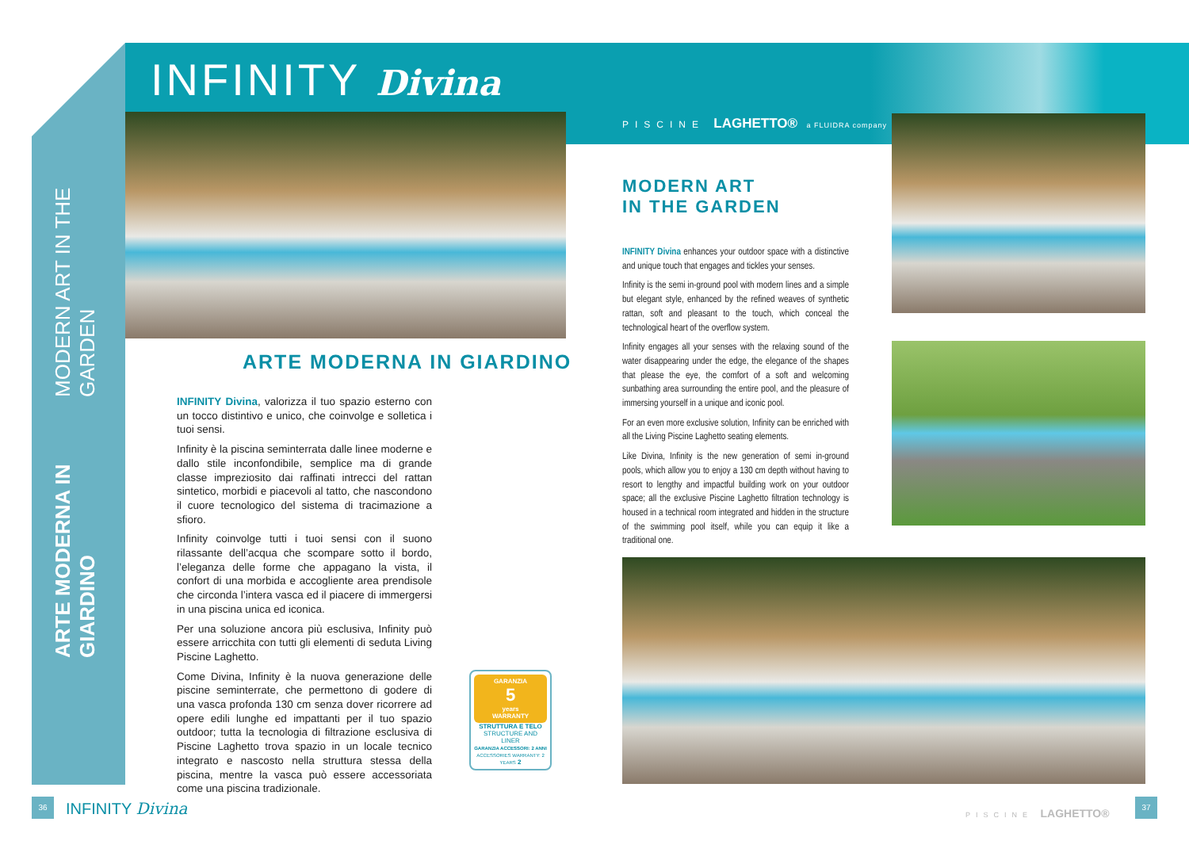ARTE MODERNA IN GIARDINO MODERN ART IN THE GARDEN
INFINITY Divina
PISCINE LAGHETTO® a FLUIDRA company
MODERN ART
IN THE GARDEN
ARTE MODERNA IN GIARDINO
INFINITY Divina, valorizza il tuo spazio esterno con un tocco distintivo e unico, che coinvolge e solletica i tuoi sensi.
Infinity è la piscina seminterrata dalle linee moderne e dallo stile inconfondibile, semplice ma di grande classe impreziosito dai raffinati intrecci del rattan sintetico, morbidi e piacevoli al tatto, che nascondono il cuore tecnologico del sistema di tracimazione a sfioro.
Infinity coinvolge tutti i tuoi sensi con il suono rilassante dell’acqua che scompare sotto il bordo, l’eleganza delle forme che appagano la vista, il confort di una morbida e accogliente area prendisole che circonda l’intera vasca ed il piacere di immergersi in una piscina unica ed iconica.
Per una soluzione ancora più esclusiva, Infinity può essere arricchita con tutti gli elementi di seduta Living Piscine Laghetto.
Come Divina, Infinity è la nuova generazione delle piscine seminterrate, che permettono di godere di una vasca profonda 130 cm senza dover ricorrere ad opere edili lunghe ed impattanti per il tuo spazio outdoor; tutta la tecnologia di filtrazione esclusiva di Piscine Laghetto trova spazio in un locale tecnico integrato e nascosto nella struttura stessa della piscina, mentre la vasca può essere accessoriata come una piscina tradizionale.
INFINITY Divina enhances your outdoor space with a distinctive and unique touch that engages and tickles your senses.
Infinity is the semi in-ground pool with modern lines and a simple but elegant style, enhanced by the refined weaves of synthetic rattan, soft and pleasant to the touch, which conceal the technological heart of the overflow system.
Infinity engages all your senses with the relaxing sound of the water disappearing under the edge, the elegance of the shapes that please the eye, the comfort of a soft and welcoming sunbathing area surrounding the entire pool, and the pleasure of immersing yourself in a unique and iconic pool.
For an even more exclusive solution, Infinity can be enriched with all the Living Piscine Laghetto seating elements.
Like Divina, Infinity is the new generation of semi in-ground pools, which allow you to enjoy a 130 cm depth without having to resort to lengthy and impactful building work on your outdoor space; all the exclusive Piscine Laghetto filtration technology is housed in a technical room integrated and hidden in the structure of the swimming pool itself, while you can equip it like a traditional one.
GARANZIA
5
years
WARRANTY
STRUTTURA E TELO
STRUCTURE AND LINER
GARANZIA ACCESSORI: 2 ANNI
ACCESSORIES WARRANTY: 2 YEARS 2
36 INFINITY Divina PISCINE LAGHETTO®
37